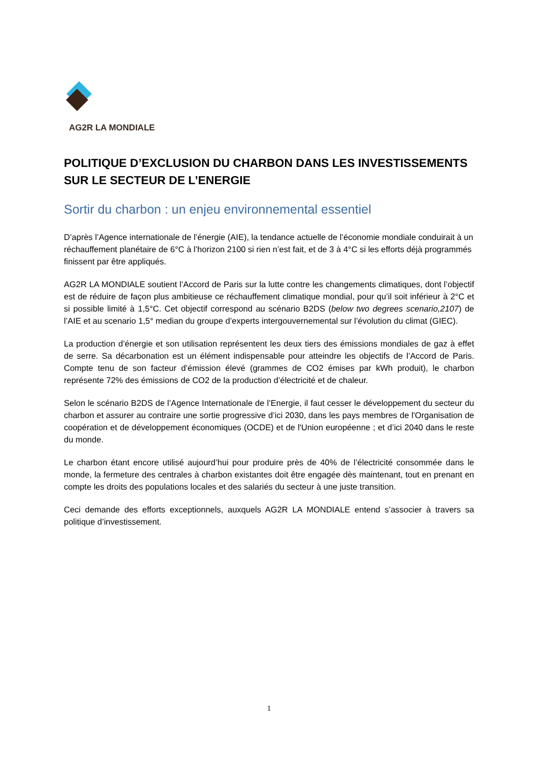AG2R LA MONDIALE
POLITIQUE D’EXCLUSION DU CHARBON DANS LES INVESTISSEMENTS SUR LE SECTEUR DE L’ENERGIE
Sortir du charbon : un enjeu environnemental essentiel
D’après l’Agence internationale de l’énergie (AIE), la tendance actuelle de l’économie mondiale conduirait à un réchauffement planétaire de 6°C à l’horizon 2100 si rien n’est fait, et de 3 à 4°C si les efforts déjà programmés finissent par être appliqués.
AG2R LA MONDIALE soutient l’Accord de Paris sur la lutte contre les changements climatiques, dont l’objectif est de réduire de façon plus ambitieuse ce réchauffement climatique mondial, pour qu’il soit inférieur à 2°C et si possible limité à 1,5°C. Cet objectif correspond au scénario B2DS (below two degrees scenario,2107) de l’AIE et au scenario 1,5° median du groupe d’experts intergouvernemental sur l’évolution du climat (GIEC).
La production d’énergie et son utilisation représentent les deux tiers des émissions mondiales de gaz à effet de serre. Sa décarbonation est un élément indispensable pour atteindre les objectifs de l’Accord de Paris. Compte tenu de son facteur d’émission élevé (grammes de CO2 émises par kWh produit), le charbon représente 72% des émissions de CO2 de la production d’électricité et de chaleur.
Selon le scénario B2DS de l’Agence Internationale de l’Energie, il faut cesser le développement du secteur du charbon et assurer au contraire une sortie progressive d’ici 2030, dans les pays membres de l'Organisation de coopération et de développement économiques (OCDE) et de l'Union européenne ; et d’ici 2040 dans le reste du monde.
Le charbon étant encore utilisé aujourd’hui pour produire près de 40% de l’électricité consommée dans le monde, la fermeture des centrales à charbon existantes doit être engagée dès maintenant, tout en prenant en compte les droits des populations locales et des salariés du secteur à une juste transition.
Ceci demande des efforts exceptionnels, auxquels AG2R LA MONDIALE entend s’associer à travers sa politique d’investissement.
1